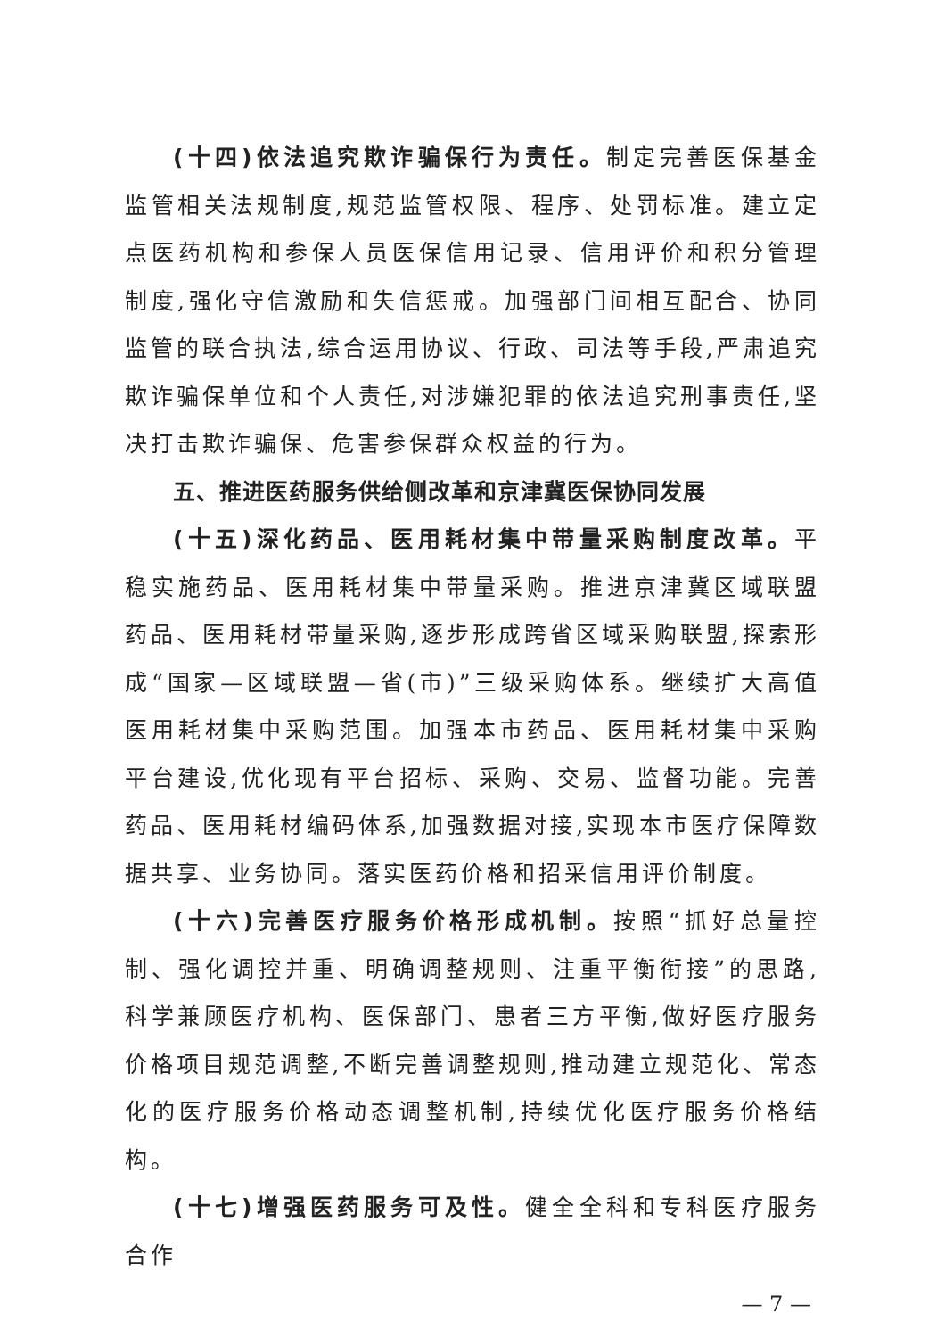(十四)依法追究欺诈骗保行为责任。制定完善医保基金监管相关法规制度,规范监管权限、程序、处罚标准。建立定点医药机构和参保人员医保信用记录、信用评价和积分管理制度,强化守信激励和失信惩戒。加强部门间相互配合、协同监管的联合执法,综合运用协议、行政、司法等手段,严肃追究欺诈骗保单位和个人责任,对涉嫌犯罪的依法追究刑事责任,坚决打击欺诈骗保、危害参保群众权益的行为。
五、推进医药服务供给侧改革和京津冀医保协同发展
(十五)深化药品、医用耗材集中带量采购制度改革。平稳实施药品、医用耗材集中带量采购。推进京津冀区域联盟药品、医用耗材带量采购,逐步形成跨省区域采购联盟,探索形成“国家—区域联盟—省(市)”三级采购体系。继续扩大高值医用耗材集中采购范围。加强本市药品、医用耗材集中采购平台建设,优化现有平台招标、采购、交易、监督功能。完善药品、医用耗材编码体系,加强数据对接,实现本市医疗保障数据共享、业务协同。落实医药价格和招采信用评价制度。
(十六)完善医疗服务价格形成机制。按照“抓好总量控制、强化调控并重、明确调整规则、注重平衡衔接”的思路,科学兼顾医疗机构、医保部门、患者三方平衡,做好医疗服务价格项目规范调整,不断完善调整规则,推动建立规范化、常态化的医疗服务价格动态调整机制,持续优化医疗服务价格结构。
(十七)增强医药服务可及性。健全全科和专科医疗服务合作
— 7 —